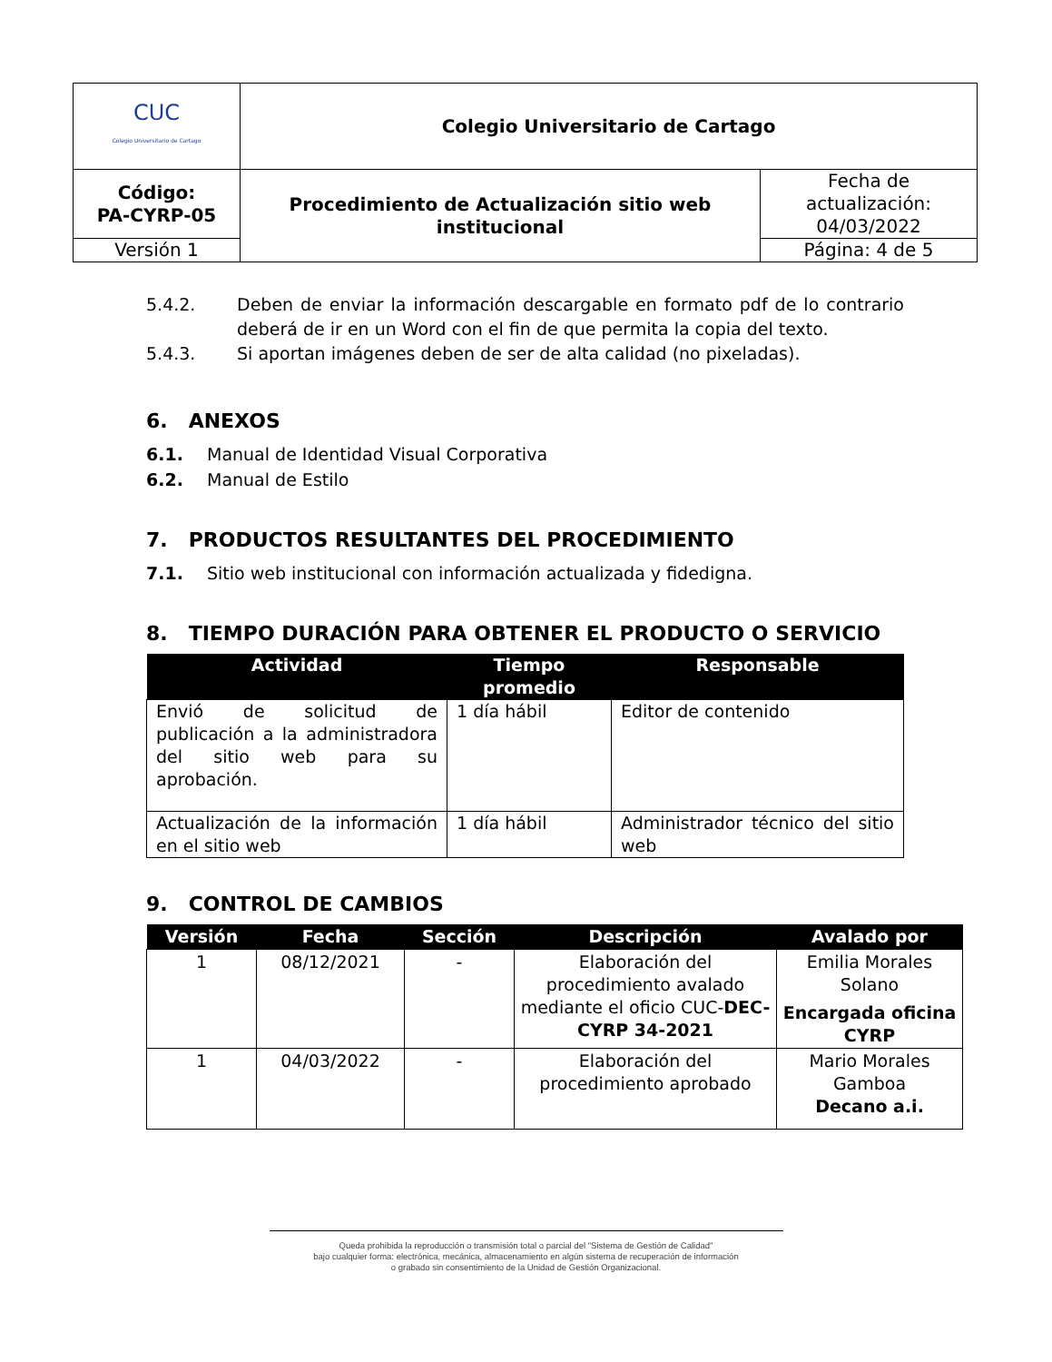| CUC Colegio Universitario de Cartago | Colegio Universitario de Cartago | |
| Código: PA-CYRP-05 | Procedimiento de Actualización sitio web institucional | Fecha de actualización: 04/03/2022 |
| Versión 1 | | Página: 4 de 5 |
5.4.2. Deben de enviar la información descargable en formato pdf de lo contrario deberá de ir en un Word con el fin de que permita la copia del texto.
5.4.3. Si aportan imágenes deben de ser de alta calidad (no pixeladas).
6. ANEXOS
6.1. Manual de Identidad Visual Corporativa
6.2. Manual de Estilo
7. PRODUCTOS RESULTANTES DEL PROCEDIMIENTO
7.1. Sitio web institucional con información actualizada y fidedigna.
8. TIEMPO DURACIÓN PARA OBTENER EL PRODUCTO O SERVICIO
| Actividad | Tiempo promedio | Responsable |
| --- | --- | --- |
| Envió de solicitud de publicación a la administradora del sitio web para su aprobación. | 1 día hábil | Editor de contenido |
| Actualización de la información en el sitio web | 1 día hábil | Administrador técnico del sitio web |
9. CONTROL DE CAMBIOS
| Versión | Fecha | Sección | Descripción | Avalado por |
| --- | --- | --- | --- | --- |
| 1 | 08/12/2021 | - | Elaboración del procedimiento avalado mediante el oficio CUC- DEC-CYRP 34-2021 | Emilia Morales Solano Encargada oficina CYRP |
| 1 | 04/03/2022 | - | Elaboración del procedimiento aprobado | Mario Morales Gamboa Decano a.i. |
Queda prohibida la reproducción o transmisión total o parcial del "Sistema de Gestión de Calidad"
bajo cualquier forma: electrónica, mecánica, almacenamiento en algún sistema de recuperación de información
o grabado sin consentimiento de la Unidad de Gestión Organizacional.